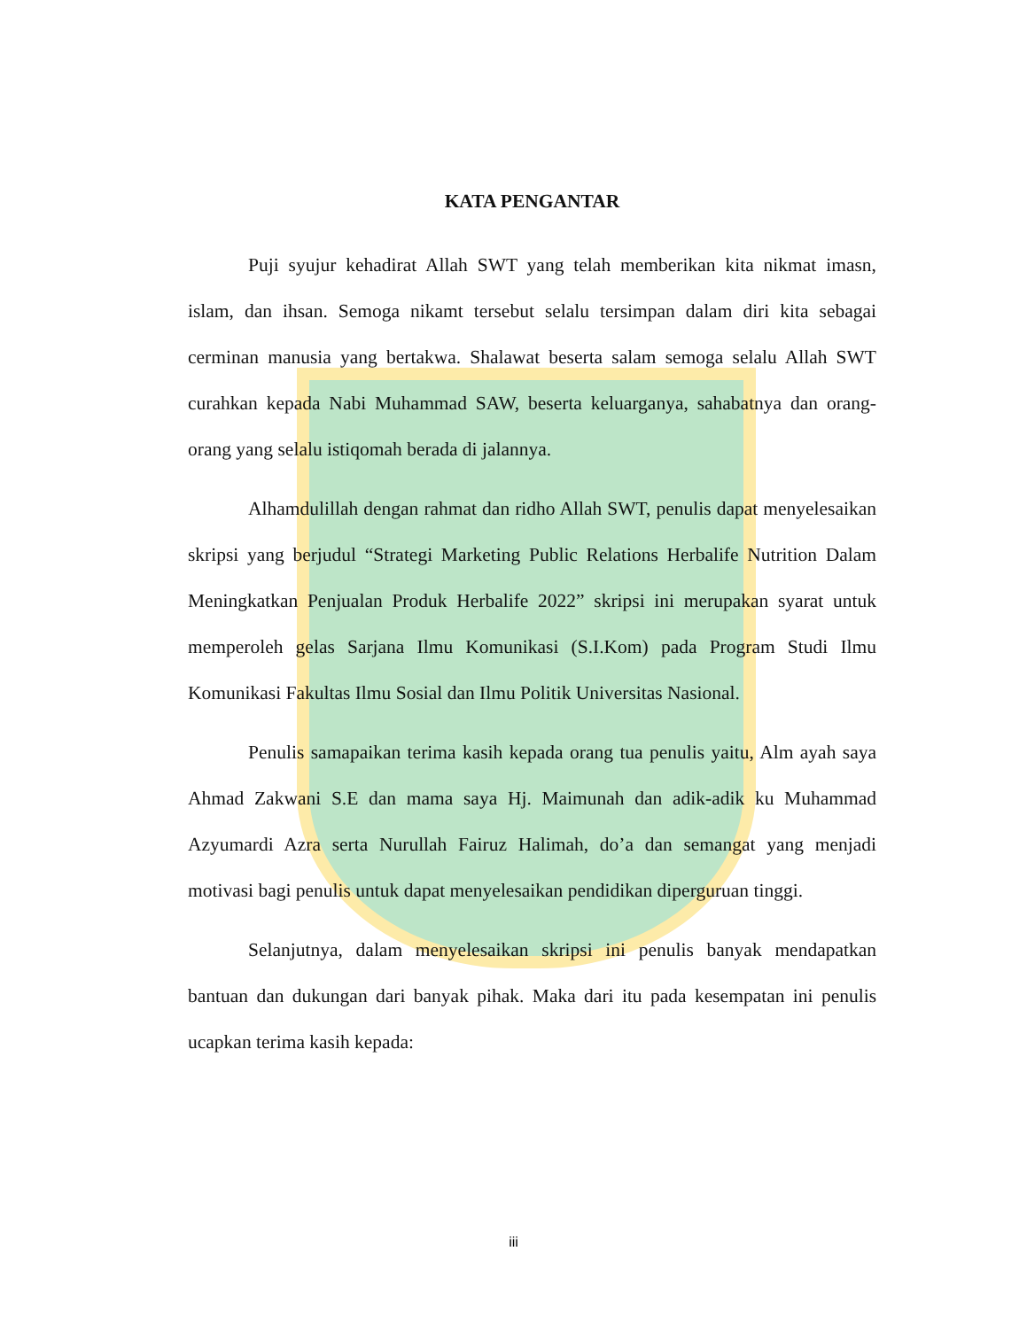KATA PENGANTAR
Puji syujur kehadirat Allah SWT yang telah memberikan kita nikmat imasn, islam, dan ihsan. Semoga nikamt tersebut selalu tersimpan dalam diri kita sebagai cerminan manusia yang bertakwa. Shalawat beserta salam semoga selalu Allah SWT curahkan kepada Nabi Muhammad SAW, beserta keluarganya, sahabatnya dan orang-orang yang selalu istiqomah berada di jalannya.
Alhamdulillah dengan rahmat dan ridho Allah SWT, penulis dapat menyelesaikan skripsi yang berjudul “Strategi Marketing Public Relations Herbalife Nutrition Dalam Meningkatkan Penjualan Produk Herbalife 2022” skripsi ini merupakan syarat untuk memperoleh gelas Sarjana Ilmu Komunikasi (S.I.Kom) pada Program Studi Ilmu Komunikasi Fakultas Ilmu Sosial dan Ilmu Politik Universitas Nasional.
Penulis samapaikan terima kasih kepada orang tua penulis yaitu, Alm ayah saya Ahmad Zakwani S.E dan mama saya Hj. Maimunah dan adik-adik ku Muhammad Azyumardi Azra serta Nurullah Fairuz Halimah, do’a dan semangat yang menjadi motivasi bagi penulis untuk dapat menyelesaikan pendidikan diperguruan tinggi.
Selanjutnya, dalam menyelesaikan skripsi ini penulis banyak mendapatkan bantuan dan dukungan dari banyak pihak. Maka dari itu pada kesempatan ini penulis ucapkan terima kasih kepada:
iii